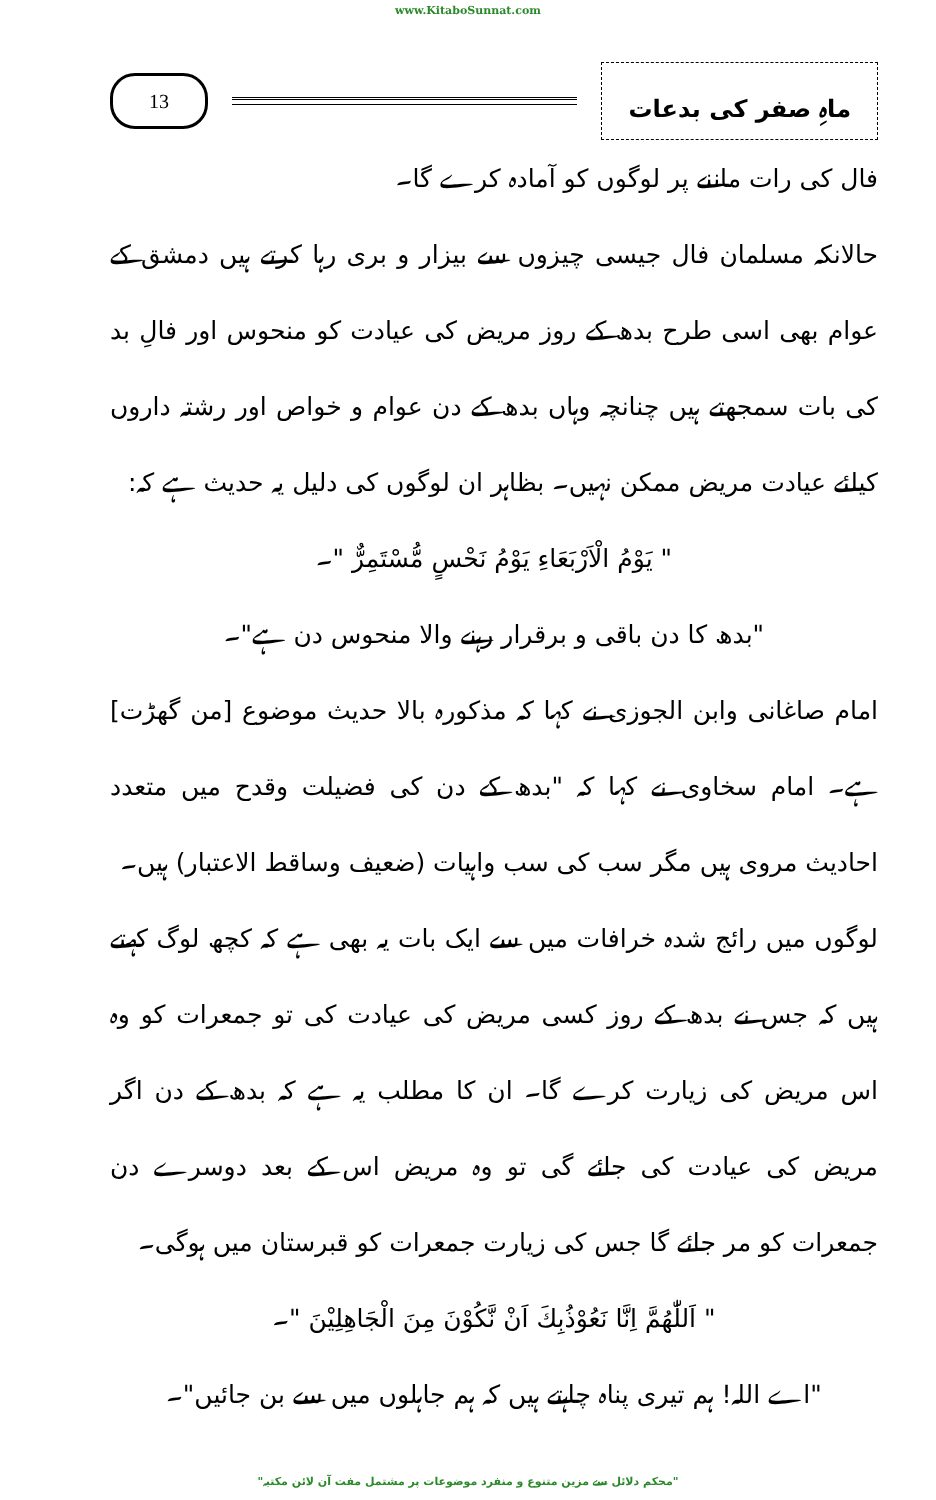www.KitaboSunnat.com
13
ماہِ صفر کی بدعات
فال کی رات ماننے پر لوگوں کو آمادہ کرے گا۔
حالانکہ مسلمان فال جیسی چیزوں سے بیزار و بری رہا کرتے ہیں دمشق کے عوام بھی اسی طرح بدھ کے روز مریض کی عیادت کو منحوس اور فالِ بد کی بات سمجھتے ہیں چنانچہ وہاں بدھ کے دن عوام و خواص اور رشتہ داروں کیلئے عیادت مریض ممکن نہیں۔ بظاہر ان لوگوں کی دلیل یہ حدیث ہے کہ:
" يَوْمُ الْاَرْبَعَاءِ يَوْمُ نَحْسٍ مُّسْتَمِرٌّ "۔
"بدھ کا دن باقی و برقرار رہنے والا منحوس دن ہے"۔
امام صاغانی وابن الجوزی نے کہا کہ مذکورہ بالا حدیث موضوع [من گھڑت] ہے۔ امام سخاوی نے کہا کہ "بدھ کے دن کی فضیلت وقدح میں متعدد احادیث مروی ہیں مگر سب کی سب واہیات (ضعیف وساقط الاعتبار) ہیں۔
لوگوں میں رائج شدہ خرافات میں سے ایک بات یہ بھی ہے کہ کچھ لوگ کہتے ہیں کہ جس نے بدھ کے روز کسی مریض کی عیادت کی تو جمعرات کو وہ اس مریض کی زیارت کرے گا۔ ان کا مطلب یہ ہے کہ بدھ کے دن اگر مریض کی عیادت کی جائے گی تو وہ مریض اس کے بعد دوسرے دن جمعرات کو مر جائے گا جس کی زیارت جمعرات کو قبرستان میں ہوگی۔
" اَللّٰهُمَّ اِنَّا نَعُوْذُبِكَ اَنْ نَّكُوْنَ مِنَ الْجَاهِلِيْنَ "۔
"اے اللہ! ہم تیری پناہ چاہتے ہیں کہ ہم جاہلوں میں سے بن جائیں"۔
"محکم دلائل سے مزین متنوع و منفرد موضوعات پر مشتمل مفت آن لائن مکتبہ"